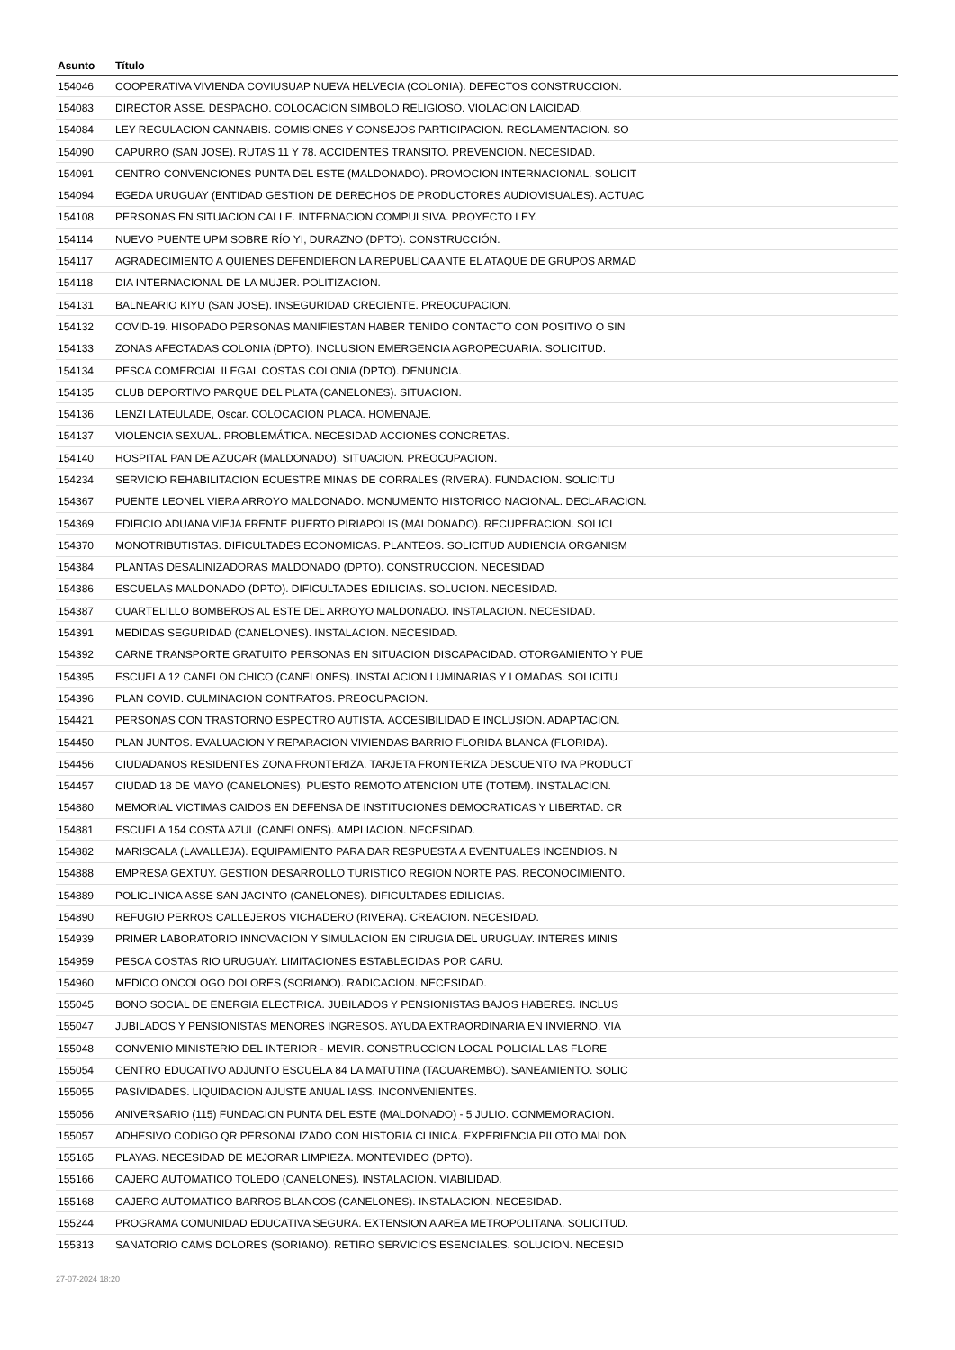| Asunto | Título |
| --- | --- |
| 154046 | COOPERATIVA VIVIENDA COVIUSUAP NUEVA HELVECIA (COLONIA). DEFECTOS CONSTRUCCION. |
| 154083 | DIRECTOR ASSE. DESPACHO. COLOCACION SIMBOLO RELIGIOSO. VIOLACION LAICIDAD. |
| 154084 | LEY REGULACION CANNABIS. COMISIONES Y CONSEJOS PARTICIPACION. REGLAMENTACION. SO |
| 154090 | CAPURRO (SAN JOSE). RUTAS 11 Y 78. ACCIDENTES TRANSITO. PREVENCION. NECESIDAD. |
| 154091 | CENTRO CONVENCIONES PUNTA DEL ESTE (MALDONADO). PROMOCION INTERNACIONAL. SOLICIT |
| 154094 | EGEDA URUGUAY (ENTIDAD GESTION DE DERECHOS DE PRODUCTORES AUDIOVISUALES). ACTUAC |
| 154108 | PERSONAS EN SITUACION CALLE. INTERNACION COMPULSIVA. PROYECTO LEY. |
| 154114 | NUEVO PUENTE UPM SOBRE RÍO YI, DURAZNO (DPTO). CONSTRUCCIÓN. |
| 154117 | AGRADECIMIENTO A QUIENES DEFENDIERON LA REPUBLICA ANTE EL ATAQUE DE GRUPOS ARMAD |
| 154118 | DIA INTERNACIONAL DE LA MUJER. POLITIZACION. |
| 154131 | BALNEARIO KIYU (SAN JOSE). INSEGURIDAD CRECIENTE. PREOCUPACION. |
| 154132 | COVID-19. HISOPADO PERSONAS MANIFIESTAN HABER TENIDO CONTACTO CON POSITIVO O SIN |
| 154133 | ZONAS AFECTADAS COLONIA (DPTO). INCLUSION EMERGENCIA AGROPECUARIA. SOLICITUD. |
| 154134 | PESCA COMERCIAL ILEGAL COSTAS COLONIA (DPTO). DENUNCIA. |
| 154135 | CLUB DEPORTIVO PARQUE DEL PLATA (CANELONES). SITUACION. |
| 154136 | LENZI LATEULADE, Oscar. COLOCACION PLACA. HOMENAJE. |
| 154137 | VIOLENCIA SEXUAL. PROBLEMÁTICA. NECESIDAD ACCIONES CONCRETAS. |
| 154140 | HOSPITAL PAN DE AZUCAR (MALDONADO). SITUACION. PREOCUPACION. |
| 154234 | SERVICIO REHABILITACION ECUESTRE MINAS DE CORRALES (RIVERA). FUNDACION. SOLICITU |
| 154367 | PUENTE LEONEL VIERA ARROYO MALDONADO. MONUMENTO HISTORICO NACIONAL. DECLARACION. |
| 154369 | EDIFICIO ADUANA VIEJA FRENTE PUERTO PIRIAPOLIS (MALDONADO). RECUPERACION. SOLICI |
| 154370 | MONOTRIBUTISTAS. DIFICULTADES ECONOMICAS. PLANTEOS. SOLICITUD AUDIENCIA ORGANISM |
| 154384 | PLANTAS DESALINIZADORAS MALDONADO (DPTO). CONSTRUCCION. NECESIDAD |
| 154386 | ESCUELAS MALDONADO (DPTO). DIFICULTADES EDILICIAS. SOLUCION. NECESIDAD. |
| 154387 | CUARTELILLO BOMBEROS AL ESTE DEL ARROYO MALDONADO. INSTALACION. NECESIDAD. |
| 154391 | MEDIDAS SEGURIDAD (CANELONES). INSTALACION. NECESIDAD. |
| 154392 | CARNE TRANSPORTE GRATUITO PERSONAS EN SITUACION DISCAPACIDAD. OTORGAMIENTO Y PUE |
| 154395 | ESCUELA 12 CANELON CHICO (CANELONES). INSTALACION LUMINARIAS Y LOMADAS. SOLICITU |
| 154396 | PLAN COVID. CULMINACION CONTRATOS. PREOCUPACION. |
| 154421 | PERSONAS CON TRASTORNO ESPECTRO AUTISTA. ACCESIBILIDAD E INCLUSION. ADAPTACION. |
| 154450 | PLAN JUNTOS. EVALUACION Y REPARACION VIVIENDAS BARRIO FLORIDA BLANCA (FLORIDA). |
| 154456 | CIUDADANOS RESIDENTES ZONA FRONTERIZA. TARJETA FRONTERIZA DESCUENTO IVA PRODUCT |
| 154457 | CIUDAD 18 DE MAYO (CANELONES). PUESTO REMOTO ATENCION UTE (TOTEM). INSTALACION. |
| 154880 | MEMORIAL VICTIMAS CAIDOS EN DEFENSA DE INSTITUCIONES DEMOCRATICAS Y LIBERTAD. CR |
| 154881 | ESCUELA 154 COSTA AZUL (CANELONES). AMPLIACION. NECESIDAD. |
| 154882 | MARISCALA (LAVALLEJA). EQUIPAMIENTO PARA DAR RESPUESTA A EVENTUALES INCENDIOS. N |
| 154888 | EMPRESA GEXTUY. GESTION DESARROLLO TURISTICO REGION NORTE PAS. RECONOCIMIENTO. |
| 154889 | POLICLINICA ASSE SAN JACINTO (CANELONES). DIFICULTADES EDILICIAS. |
| 154890 | REFUGIO PERROS CALLEJEROS VICHADERO (RIVERA). CREACION. NECESIDAD. |
| 154939 | PRIMER LABORATORIO INNOVACION Y SIMULACION EN CIRUGIA DEL URUGUAY. INTERES MINIS |
| 154959 | PESCA COSTAS RIO URUGUAY. LIMITACIONES ESTABLECIDAS POR CARU. |
| 154960 | MEDICO ONCOLOGO DOLORES (SORIANO). RADICACION. NECESIDAD. |
| 155045 | BONO SOCIAL DE ENERGIA ELECTRICA. JUBILADOS Y PENSIONISTAS BAJOS HABERES. INCLUS |
| 155047 | JUBILADOS Y PENSIONISTAS MENORES INGRESOS. AYUDA EXTRAORDINARIA EN INVIERNO. VIA |
| 155048 | CONVENIO MINISTERIO DEL INTERIOR - MEVIR. CONSTRUCCION LOCAL POLICIAL LAS FLORE |
| 155054 | CENTRO EDUCATIVO ADJUNTO ESCUELA 84 LA MATUTINA (TACUAREMBO). SANEAMIENTO. SOLIC |
| 155055 | PASIVIDADES. LIQUIDACION AJUSTE ANUAL IASS. INCONVENIENTES. |
| 155056 | ANIVERSARIO (115) FUNDACION PUNTA DEL ESTE (MALDONADO) - 5 JULIO. CONMEMORACION. |
| 155057 | ADHESIVO CODIGO QR PERSONALIZADO CON HISTORIA CLINICA. EXPERIENCIA PILOTO MALDON |
| 155165 | PLAYAS. NECESIDAD DE MEJORAR LIMPIEZA. MONTEVIDEO (DPTO). |
| 155166 | CAJERO AUTOMATICO TOLEDO (CANELONES). INSTALACION. VIABILIDAD. |
| 155168 | CAJERO AUTOMATICO BARROS BLANCOS (CANELONES). INSTALACION. NECESIDAD. |
| 155244 | PROGRAMA COMUNIDAD EDUCATIVA SEGURA. EXTENSION A AREA METROPOLITANA. SOLICITUD. |
| 155313 | SANATORIO CAMS DOLORES (SORIANO). RETIRO SERVICIOS ESENCIALES. SOLUCION. NECESID |
27-07-2024 18:20